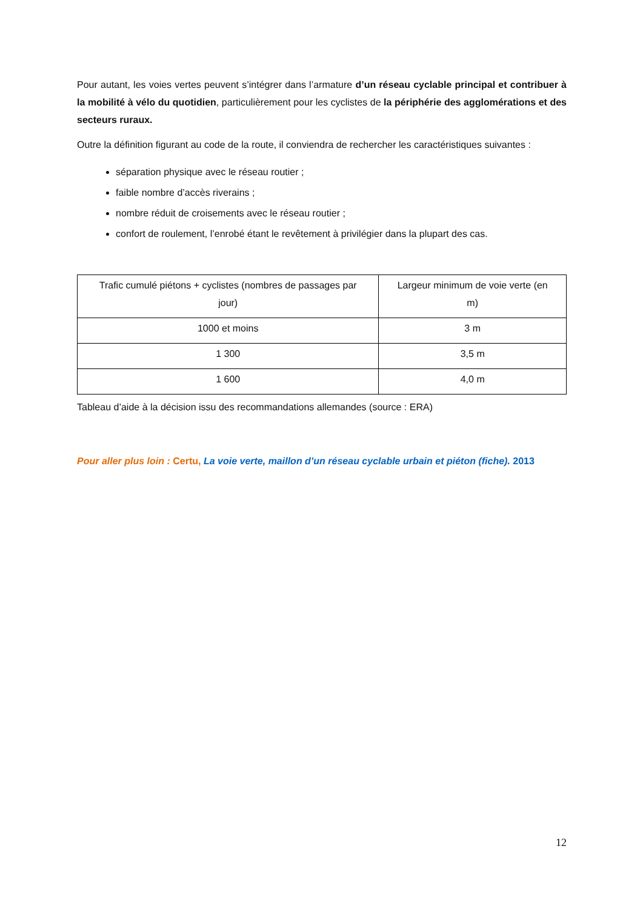Pour autant, les voies vertes peuvent s’intégrer dans l’armature d’un réseau cyclable principal et contribuer à la mobilité à vélo du quotidien, particulièrement pour les cyclistes de la périphérie des agglomérations et des secteurs ruraux.
Outre la définition figurant au code de la route, il conviendra de rechercher les caractéristiques suivantes :
séparation physique avec le réseau routier ;
faible nombre d’accès riverains ;
nombre réduit de croisements avec le réseau routier ;
confort de roulement, l’enrobé étant le revêtement à privilégier dans la plupart des cas.
| Trafic cumulé piétons + cyclistes (nombres de passages par jour) | Largeur minimum de voie verte (en m) |
| 1000 et moins | 3 m |
| 1 300 | 3,5 m |
| 1 600 | 4,0 m |
Tableau d’aide à la décision issu des recommandations allemandes (source : ERA)
Pour aller plus loin : Certu, La voie verte, maillon d’un réseau cyclable urbain et piéton (fiche). 2013
12